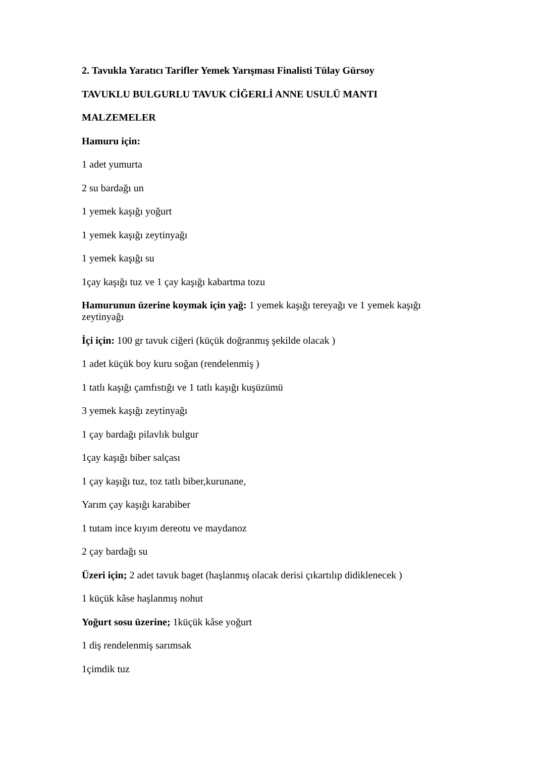2. Tavukla Yaratıcı Tarifler Yemek Yarışması Finalisti Tülay Gürsoy
TAVUKLU BULGURLU TAVUK CİĞERLİ ANNE USULÜ MANTI
MALZEMELER
Hamuru için:
1 adet yumurta
2 su bardağı un
1 yemek kaşığı yoğurt
1 yemek kaşığı zeytinyağı
1 yemek kaşığı su
1çay kaşığı tuz ve 1 çay kaşığı kabartma tozu
Hamurunun üzerine koymak için yağ: 1 yemek kaşığı tereyağı ve 1 yemek kaşığı zeytinyağı
İçi için: 100 gr tavuk ciğeri (küçük doğranmış şekilde olacak )
1 adet küçük boy kuru soğan (rendelenmiş )
1 tatlı kaşığı çamfıstığı ve 1 tatlı kaşığı kuşüzümü
3 yemek kaşığı zeytinyağı
1 çay bardağı pilavlık bulgur
1çay kaşığı biber salçası
1 çay kaşığı tuz, toz tatlı biber,kurunane,
Yarım çay kaşığı karabiber
1 tutam ince kıyım dereotu ve maydanoz
2 çay bardağı su
Üzeri için; 2 adet tavuk baget (haşlanmış olacak derisi çıkartılıp didiklenecek )
1 küçük kâse haşlanmış nohut
Yoğurt sosu üzerine; 1küçük kâse yoğurt
1 diş rendelenmiş sarımsak
1çimdik tuz